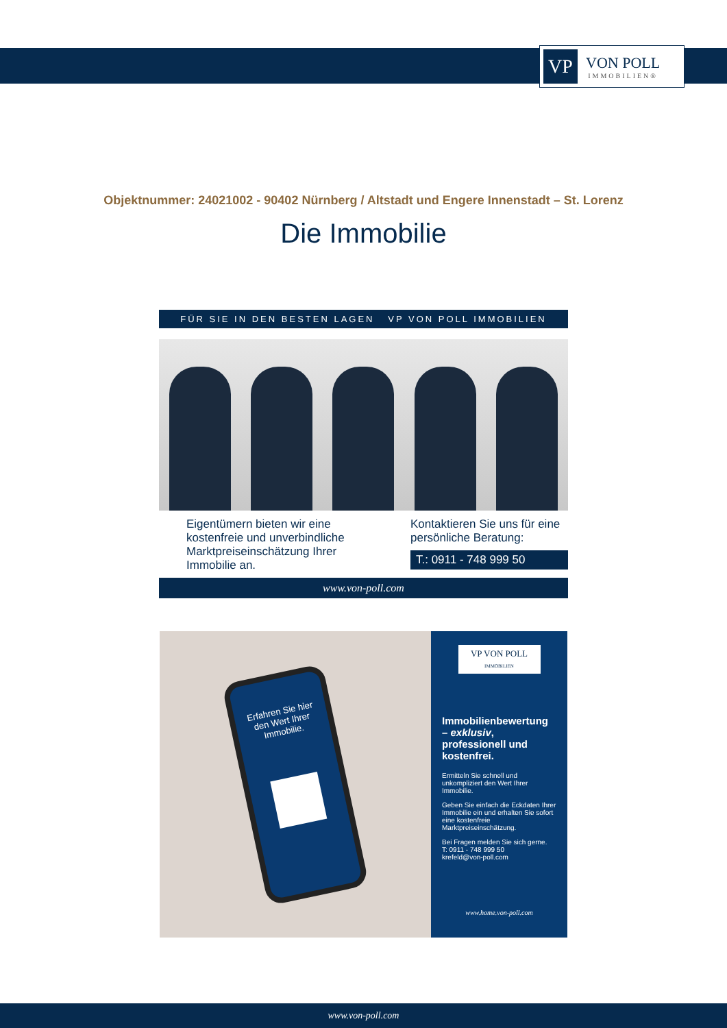VP
VON POLL
IMMOBILIEN®
Objektnummer: 24021002 - 90402 Nürnberg / Altstadt und Engere Innenstadt – St. Lorenz
Die Immobilie
FÜR SIE IN DEN BESTEN LAGEN VP VON POLL IMMOBILIEN
Eigentümern bieten wir eine kostenfreie und unverbindliche Marktpreiseinschätzung Ihrer Immobilie an.
Kontaktieren Sie uns für eine persönliche Beratung:
T.: 0911 - 748 999 50
www.von-poll.com
Erfahren Sie hier den Wert Ihrer Immobilie.
VP VON POLL
IMMOBILIEN
Immobilienbewertung – exklusiv, professionell und kostenfrei.
Ermitteln Sie schnell und unkompliziert den Wert Ihrer Immobilie.
Geben Sie einfach die Eckdaten Ihrer Immobilie ein und erhalten Sie sofort eine kostenfreie Marktpreiseinschätzung.
Bei Fragen melden Sie sich gerne.
T: 0911 - 748 999 50
krefeld@von-poll.com
www.home.von-poll.com
www.von-poll.com